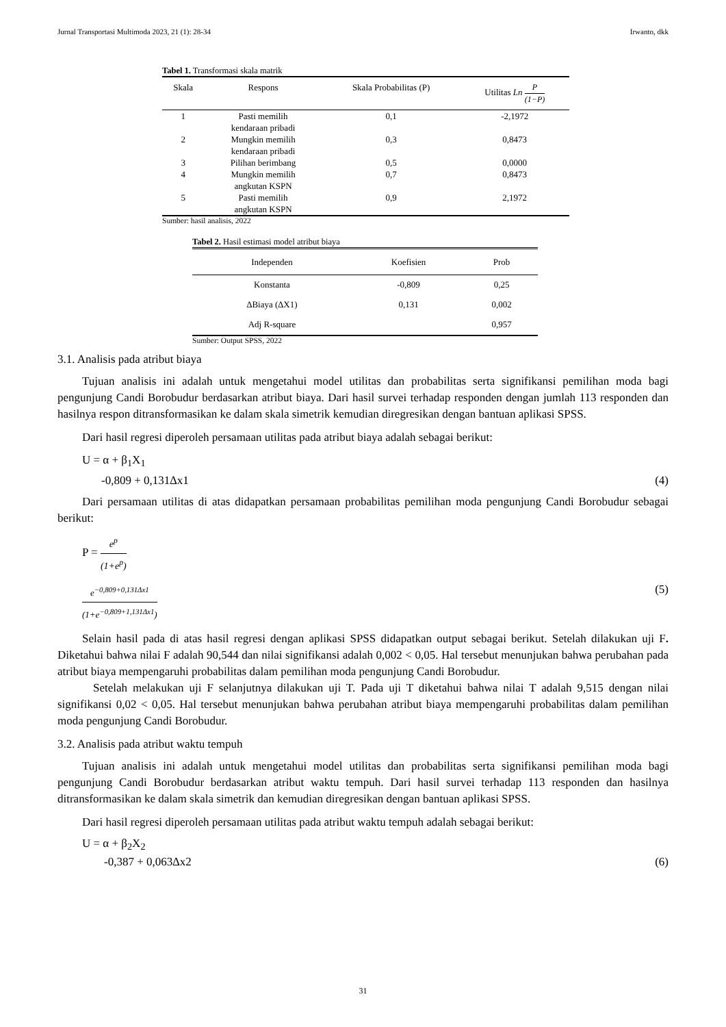Jurnal Transportasi Multimoda 2023, 21 (1): 28-34 Irwanto, dkk
Tabel 1. Transformasi skala matrik
| Skala | Respons | Skala Probabilitas (P) | Utilitas Ln P (1−P) |
| --- | --- | --- | --- |
| 1 | Pasti memilih kendaraan pribadi | 0,1 | -2,1972 |
| 2 | Mungkin memilih kendaraan pribadi | 0,3 | 0,8473 |
| 3 | Pilihan berimbang | 0,5 | 0,0000 |
| 4 | Mungkin memilih angkutan KSPN | 0,7 | 0,8473 |
| 5 | Pasti memilih angkutan KSPN | 0,9 | 2,1972 |
Sumber: hasil analisis, 2022
Tabel 2. Hasil estimasi model atribut biaya
| Independen | Koefisien | Prob |
| --- | --- | --- |
| Konstanta | -0,809 | 0,25 |
| ∆Biaya (∆X1) | 0,131 | 0,002 |
| Adj R-square | | 0,957 |
Sumber: Output SPSS, 2022
3.1. Analisis pada atribut biaya
Tujuan analisis ini adalah untuk mengetahui model utilitas dan probabilitas serta signifikansi pemilihan moda bagi pengunjung Candi Borobudur berdasarkan atribut biaya. Dari hasil survei terhadap responden dengan jumlah 113 responden dan hasilnya respon ditransformasikan ke dalam skala simetrik kemudian diregresikan dengan bantuan aplikasi SPSS.
Dari hasil regresi diperoleh persamaan utilitas pada atribut biaya adalah sebagai berikut:
U = α + β<sub>1</sub>X<sub>1</sub>
-0,809 + 0,131∆x1 (4)
Dari persamaan utilitas di atas didapatkan persamaan probabilitas pemilihan moda pengunjung Candi Borobudur sebagai berikut:
P = e<sup>p</sup> (1+e<sup>p</sup>)
e<sup>−0,809+0,131Δx1</sup> (1+e<sup>−0,809+1,131Δx1</sup>) (5)
Selain hasil pada di atas hasil regresi dengan aplikasi SPSS didapatkan output sebagai berikut. Setelah dilakukan uji F. Diketahui bahwa nilai F adalah 90,544 dan nilai signifikansi adalah 0,002 < 0,05. Hal tersebut menunjukan bahwa perubahan pada atribut biaya mempengaruhi probabilitas dalam pemilihan moda pengunjung Candi Borobudur.
Setelah melakukan uji F selanjutnya dilakukan uji T. Pada uji T diketahui bahwa nilai T adalah 9,515 dengan nilai signifikansi 0,02 < 0,05. Hal tersebut menunjukan bahwa perubahan atribut biaya mempengaruhi probabilitas dalam pemilihan moda pengunjung Candi Borobudur.
3.2. Analisis pada atribut waktu tempuh
Tujuan analisis ini adalah untuk mengetahui model utilitas dan probabilitas serta signifikansi pemilihan moda bagi pengunjung Candi Borobudur berdasarkan atribut waktu tempuh. Dari hasil survei terhadap 113 responden dan hasilnya ditransformasikan ke dalam skala simetrik dan kemudian diregresikan dengan bantuan aplikasi SPSS.
Dari hasil regresi diperoleh persamaan utilitas pada atribut waktu tempuh adalah sebagai berikut:
U = α + β<sub>2</sub>X<sub>2</sub>
-0,387 + 0,063∆x2 (6)
31